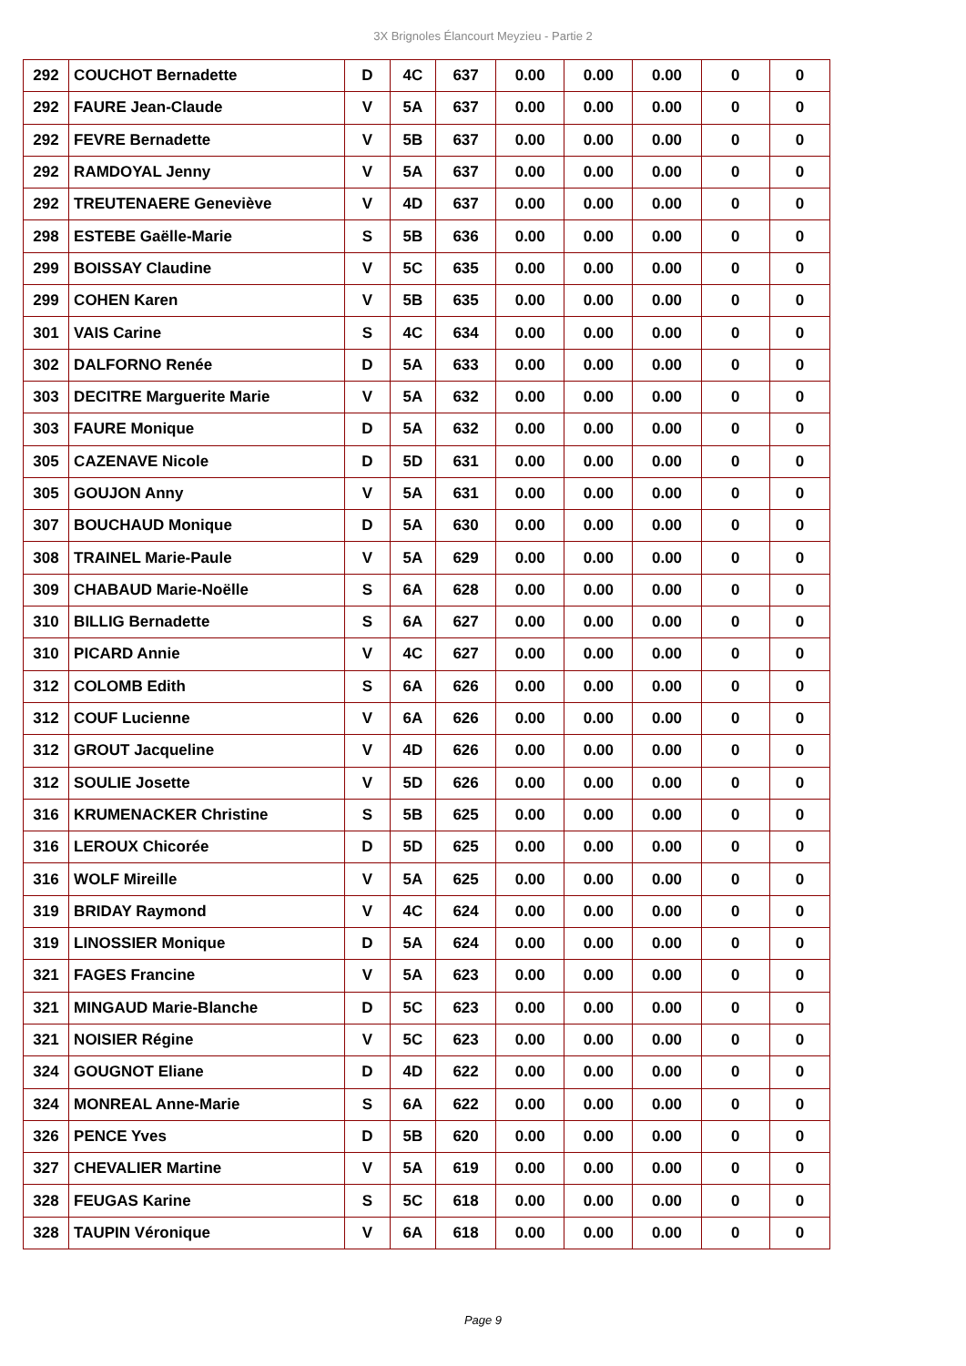3X Brignoles Élancourt Meyzieu - Partie 2
| 292 | COUCHOT Bernadette | D | 4C | 637 | 0.00 | 0.00 | 0.00 | 0 | 0 |
| 292 | FAURE Jean-Claude | V | 5A | 637 | 0.00 | 0.00 | 0.00 | 0 | 0 |
| 292 | FEVRE Bernadette | V | 5B | 637 | 0.00 | 0.00 | 0.00 | 0 | 0 |
| 292 | RAMDOYAL Jenny | V | 5A | 637 | 0.00 | 0.00 | 0.00 | 0 | 0 |
| 292 | TREUTENAERE Geneviève | V | 4D | 637 | 0.00 | 0.00 | 0.00 | 0 | 0 |
| 298 | ESTEBE Gaëlle-Marie | S | 5B | 636 | 0.00 | 0.00 | 0.00 | 0 | 0 |
| 299 | BOISSAY Claudine | V | 5C | 635 | 0.00 | 0.00 | 0.00 | 0 | 0 |
| 299 | COHEN Karen | V | 5B | 635 | 0.00 | 0.00 | 0.00 | 0 | 0 |
| 301 | VAIS Carine | S | 4C | 634 | 0.00 | 0.00 | 0.00 | 0 | 0 |
| 302 | DALFORNO Renée | D | 5A | 633 | 0.00 | 0.00 | 0.00 | 0 | 0 |
| 303 | DECITRE Marguerite Marie | V | 5A | 632 | 0.00 | 0.00 | 0.00 | 0 | 0 |
| 303 | FAURE Monique | D | 5A | 632 | 0.00 | 0.00 | 0.00 | 0 | 0 |
| 305 | CAZENAVE Nicole | D | 5D | 631 | 0.00 | 0.00 | 0.00 | 0 | 0 |
| 305 | GOUJON Anny | V | 5A | 631 | 0.00 | 0.00 | 0.00 | 0 | 0 |
| 307 | BOUCHAUD Monique | D | 5A | 630 | 0.00 | 0.00 | 0.00 | 0 | 0 |
| 308 | TRAINEL Marie-Paule | V | 5A | 629 | 0.00 | 0.00 | 0.00 | 0 | 0 |
| 309 | CHABAUD Marie-Noëlle | S | 6A | 628 | 0.00 | 0.00 | 0.00 | 0 | 0 |
| 310 | BILLIG Bernadette | S | 6A | 627 | 0.00 | 0.00 | 0.00 | 0 | 0 |
| 310 | PICARD Annie | V | 4C | 627 | 0.00 | 0.00 | 0.00 | 0 | 0 |
| 312 | COLOMB Edith | S | 6A | 626 | 0.00 | 0.00 | 0.00 | 0 | 0 |
| 312 | COUF Lucienne | V | 6A | 626 | 0.00 | 0.00 | 0.00 | 0 | 0 |
| 312 | GROUT Jacqueline | V | 4D | 626 | 0.00 | 0.00 | 0.00 | 0 | 0 |
| 312 | SOULIE Josette | V | 5D | 626 | 0.00 | 0.00 | 0.00 | 0 | 0 |
| 316 | KRUMENACKER Christine | S | 5B | 625 | 0.00 | 0.00 | 0.00 | 0 | 0 |
| 316 | LEROUX Chicorée | D | 5D | 625 | 0.00 | 0.00 | 0.00 | 0 | 0 |
| 316 | WOLF Mireille | V | 5A | 625 | 0.00 | 0.00 | 0.00 | 0 | 0 |
| 319 | BRIDAY Raymond | V | 4C | 624 | 0.00 | 0.00 | 0.00 | 0 | 0 |
| 319 | LINOSSIER Monique | D | 5A | 624 | 0.00 | 0.00 | 0.00 | 0 | 0 |
| 321 | FAGES Francine | V | 5A | 623 | 0.00 | 0.00 | 0.00 | 0 | 0 |
| 321 | MINGAUD Marie-Blanche | D | 5C | 623 | 0.00 | 0.00 | 0.00 | 0 | 0 |
| 321 | NOISIER Régine | V | 5C | 623 | 0.00 | 0.00 | 0.00 | 0 | 0 |
| 324 | GOUGNOT Eliane | D | 4D | 622 | 0.00 | 0.00 | 0.00 | 0 | 0 |
| 324 | MONREAL Anne-Marie | S | 6A | 622 | 0.00 | 0.00 | 0.00 | 0 | 0 |
| 326 | PENCE Yves | D | 5B | 620 | 0.00 | 0.00 | 0.00 | 0 | 0 |
| 327 | CHEVALIER Martine | V | 5A | 619 | 0.00 | 0.00 | 0.00 | 0 | 0 |
| 328 | FEUGAS Karine | S | 5C | 618 | 0.00 | 0.00 | 0.00 | 0 | 0 |
| 328 | TAUPIN Véronique | V | 6A | 618 | 0.00 | 0.00 | 0.00 | 0 | 0 |
Page 9